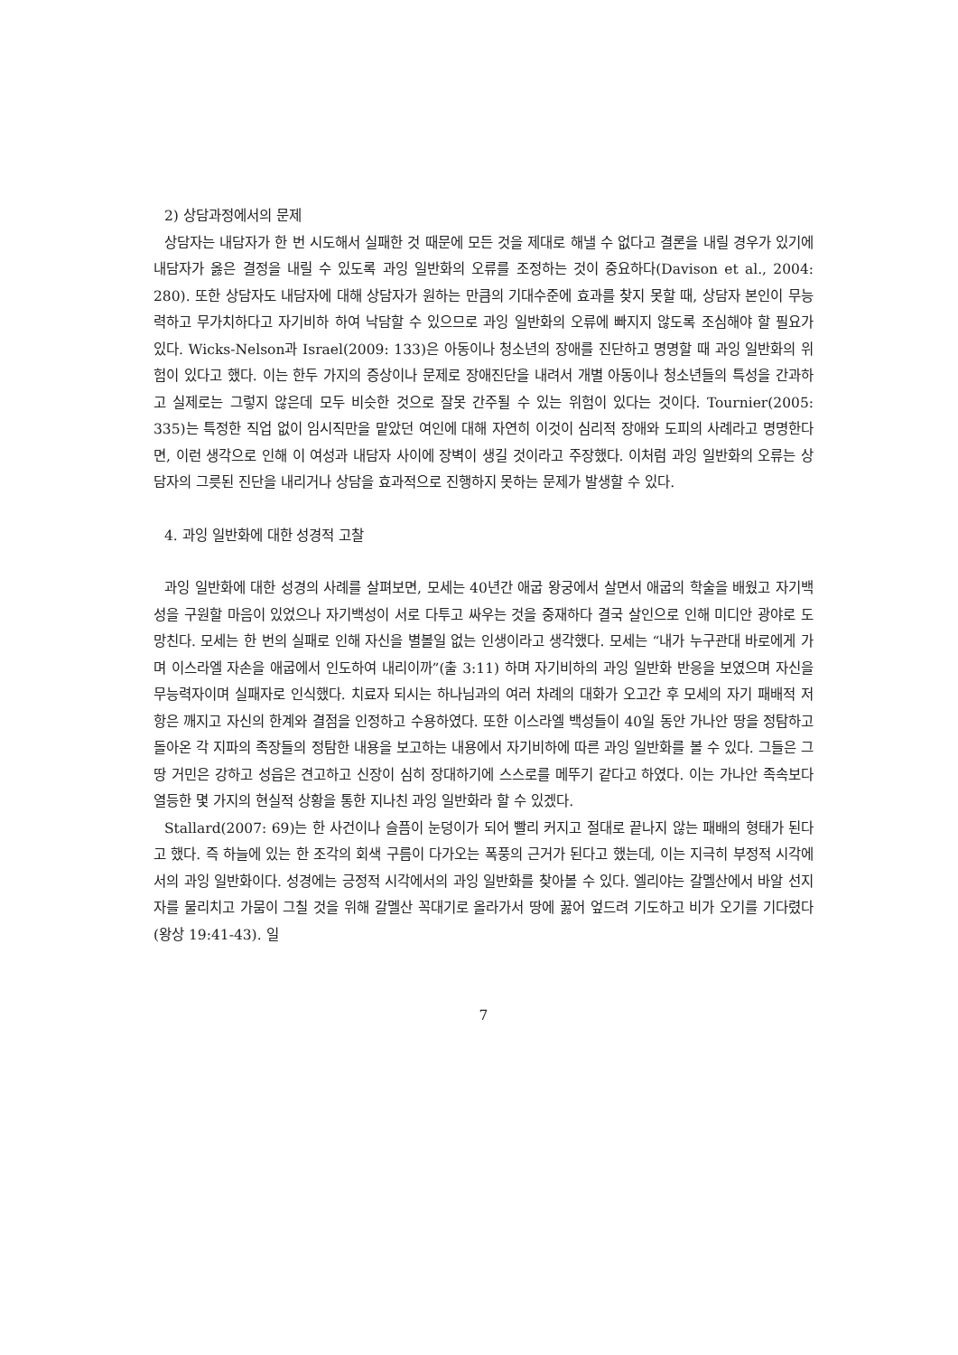2) 상담과정에서의 문제
상담자는 내담자가 한 번 시도해서 실패한 것 때문에 모든 것을 제대로 해낼 수 없다고 결론을 내릴 경우가 있기에 내담자가 옳은 결정을 내릴 수 있도록 과잉 일반화의 오류를 조정하는 것이 중요하다(Davison et al., 2004: 280). 또한 상담자도 내담자에 대해 상담자가 원하는 만큼의 기대수준에 효과를 찾지 못할 때, 상담자 본인이 무능력하고 무가치하다고 자기비하 하여 낙담할 수 있으므로 과잉 일반화의 오류에 빠지지 않도록 조심해야 할 필요가 있다. Wicks-Nelson과 Israel(2009: 133)은 아동이나 청소년의 장애를 진단하고 명명할 때 과잉 일반화의 위험이 있다고 했다. 이는 한두 가지의 증상이나 문제로 장애진단을 내려서 개별 아동이나 청소년들의 특성을 간과하고 실제로는 그렇지 않은데 모두 비슷한 것으로 잘못 간주될 수 있는 위험이 있다는 것이다. Tournier(2005: 335)는 특정한 직업 없이 임시직만을 맡았던 여인에 대해 자연히 이것이 심리적 장애와 도피의 사례라고 명명한다면, 이런 생각으로 인해 이 여성과 내담자 사이에 장벽이 생길 것이라고 주장했다. 이처럼 과잉 일반화의 오류는 상담자의 그릇된 진단을 내리거나 상담을 효과적으로 진행하지 못하는 문제가 발생할 수 있다.
4. 과잉 일반화에 대한 성경적 고찰
과잉 일반화에 대한 성경의 사례를 살펴보면, 모세는 40년간 애굽 왕궁에서 살면서 애굽의 학술을 배웠고 자기백성을 구원할 마음이 있었으나 자기백성이 서로 다투고 싸우는 것을 중재하다 결국 살인으로 인해 미디안 광야로 도망친다. 모세는 한 번의 실패로 인해 자신을 별볼일 없는 인생이라고 생각했다. 모세는 “내가 누구관대 바로에게 가며 이스라엘 자손을 애굽에서 인도하여 내리이까”(출 3:11) 하며 자기비하의 과잉 일반화 반응을 보였으며 자신을 무능력자이며 실패자로 인식했다. 치료자 되시는 하나님과의 여러 차례의 대화가 오고간 후 모세의 자기 패배적 저항은 깨지고 자신의 한계와 결점을 인정하고 수용하였다. 또한 이스라엘 백성들이 40일 동안 가나안 땅을 정탐하고 돌아온 각 지파의 족장들의 정탐한 내용을 보고하는 내용에서 자기비하에 따른 과잉 일반화를 볼 수 있다. 그들은 그 땅 거민은 강하고 성읍은 견고하고 신장이 심히 장대하기에 스스로를 메뚜기 같다고 하였다. 이는 가나안 족속보다 열등한 몇 가지의 현실적 상황을 통한 지나친 과잉 일반화라 할 수 있겠다.
Stallard(2007: 69)는 한 사건이나 슬픔이 눈덩이가 되어 빨리 커지고 절대로 끝나지 않는 패배의 형태가 된다고 했다. 즉 하늘에 있는 한 조각의 회색 구름이 다가오는 폭풍의 근거가 된다고 했는데, 이는 지극히 부정적 시각에서의 과잉 일반화이다. 성경에는 긍정적 시각에서의 과잉 일반화를 찾아볼 수 있다. 엘리야는 갈멜산에서 바알 선지자를 물리치고 가뭄이 그칠 것을 위해 갈멜산 꼭대기로 올라가서 땅에 꿇어 엎드려 기도하고 비가 오기를 기다렸다(왕상 19:41-43). 일
7